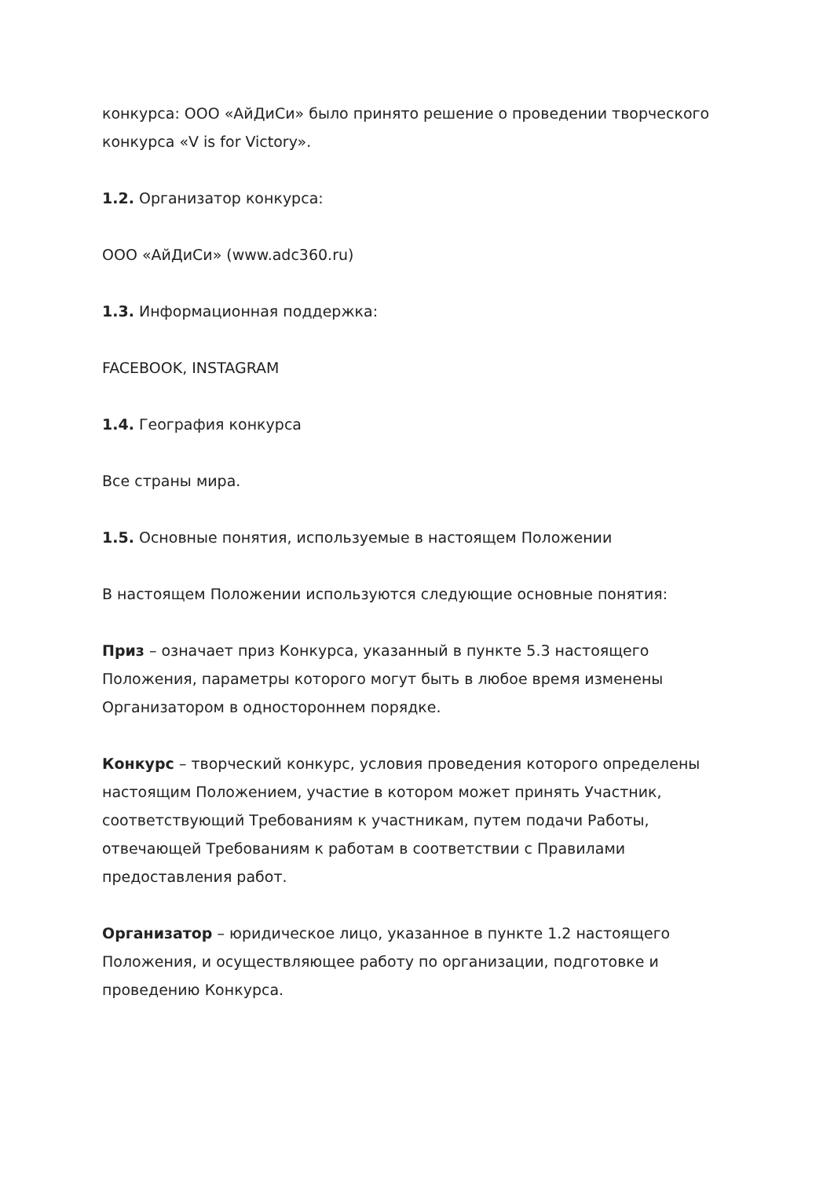конкурса: ООО «АйДиСи» было принято решение о проведении творческого конкурса «V is for Victory».
1.2. Организатор конкурса:
ООО «АйДиСи» (www.adc360.ru)
1.3. Информационная поддержка:
FACEBOOK, INSTAGRAM
1.4. География конкурса
Все страны мира.
1.5. Основные понятия, используемые в настоящем Положении
В настоящем Положении используются следующие основные понятия:
Приз – означает приз Конкурса, указанный в пункте 5.3 настоящего Положения, параметры которого могут быть в любое время изменены Организатором в одностороннем порядке.
Конкурс – творческий конкурс, условия проведения которого определены настоящим Положением, участие в котором может принять Участник, соответствующий Требованиям к участникам, путем подачи Работы, отвечающей Требованиям к работам в соответствии с Правилами предоставления работ.
Организатор – юридическое лицо, указанное в пункте 1.2 настоящего Положения, и осуществляющее работу по организации, подготовке и проведению Конкурса.